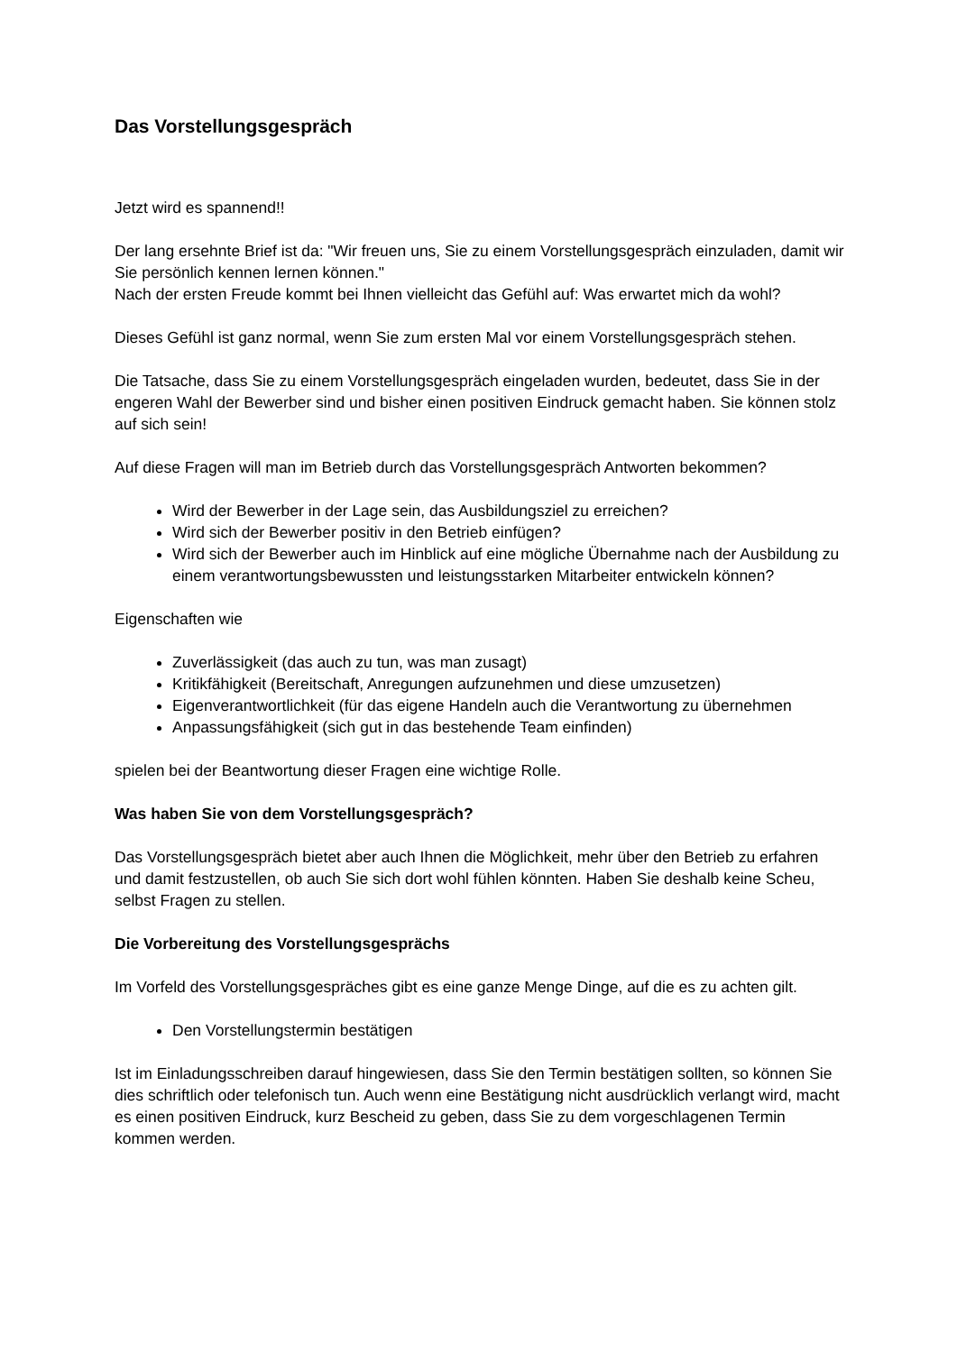Das Vorstellungsgespräch
Jetzt wird es spannend!!
Der lang ersehnte Brief ist da: "Wir freuen uns, Sie zu einem Vorstellungsgespräch einzuladen, damit wir Sie persönlich kennen lernen können."
Nach der ersten Freude kommt bei Ihnen vielleicht das Gefühl auf: Was erwartet mich da wohl?
Dieses Gefühl ist ganz normal, wenn Sie zum ersten Mal vor einem Vorstellungsgespräch stehen.
Die Tatsache, dass Sie zu einem Vorstellungsgespräch eingeladen wurden, bedeutet, dass Sie in der engeren Wahl der Bewerber sind und bisher einen positiven Eindruck gemacht haben. Sie können stolz auf sich sein!
Auf diese Fragen will man im Betrieb durch das Vorstellungsgespräch Antworten bekommen?
Wird der Bewerber in der Lage sein, das Ausbildungsziel zu erreichen?
Wird sich der Bewerber positiv in den Betrieb einfügen?
Wird sich der Bewerber auch im Hinblick auf eine mögliche Übernahme nach der Ausbildung zu einem verantwortungsbewussten und leistungsstarken Mitarbeiter entwickeln können?
Eigenschaften wie
Zuverlässigkeit (das auch zu tun, was man zusagt)
Kritikfähigkeit (Bereitschaft, Anregungen aufzunehmen und diese umzusetzen)
Eigenverantwortlichkeit (für das eigene Handeln auch die Verantwortung zu übernehmen
Anpassungsfähigkeit (sich gut in das bestehende Team einfinden)
spielen bei der Beantwortung dieser Fragen eine wichtige Rolle.
Was haben Sie von dem Vorstellungsgespräch?
Das Vorstellungsgespräch bietet aber auch Ihnen die Möglichkeit, mehr über den Betrieb zu erfahren und damit festzustellen, ob auch Sie sich dort wohl fühlen könnten. Haben Sie deshalb keine Scheu, selbst Fragen zu stellen.
Die Vorbereitung des Vorstellungsgesprächs
Im Vorfeld des Vorstellungsgespräches gibt es eine ganze Menge Dinge, auf die es zu achten gilt.
Den Vorstellungstermin bestätigen
Ist im Einladungsschreiben darauf hingewiesen, dass Sie den Termin bestätigen sollten, so können Sie dies schriftlich oder telefonisch tun. Auch wenn eine Bestätigung nicht ausdrücklich verlangt wird, macht es einen positiven Eindruck, kurz Bescheid zu geben, dass Sie zu dem vorgeschlagenen Termin kommen werden.